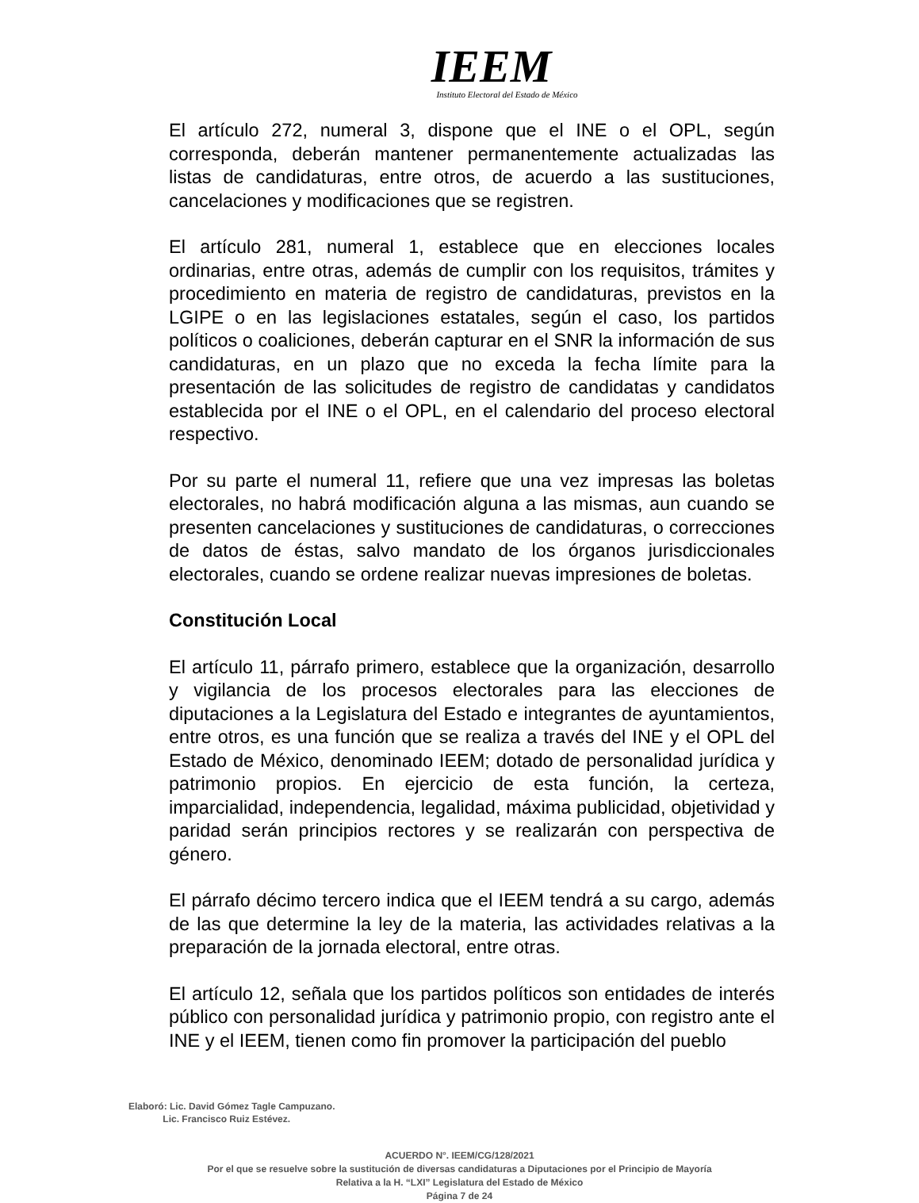IEEM
Instituto Electoral del Estado de México
El artículo 272, numeral 3, dispone que el INE o el OPL, según corresponda, deberán mantener permanentemente actualizadas las listas de candidaturas, entre otros, de acuerdo a las sustituciones, cancelaciones y modificaciones que se registren.
El artículo 281, numeral 1, establece que en elecciones locales ordinarias, entre otras, además de cumplir con los requisitos, trámites y procedimiento en materia de registro de candidaturas, previstos en la LGIPE o en las legislaciones estatales, según el caso, los partidos políticos o coaliciones, deberán capturar en el SNR la información de sus candidaturas, en un plazo que no exceda la fecha límite para la presentación de las solicitudes de registro de candidatas y candidatos establecida por el INE o el OPL, en el calendario del proceso electoral respectivo.
Por su parte el numeral 11, refiere que una vez impresas las boletas electorales, no habrá modificación alguna a las mismas, aun cuando se presenten cancelaciones y sustituciones de candidaturas, o correcciones de datos de éstas, salvo mandato de los órganos jurisdiccionales electorales, cuando se ordene realizar nuevas impresiones de boletas.
Constitución Local
El artículo 11, párrafo primero, establece que la organización, desarrollo y vigilancia de los procesos electorales para las elecciones de diputaciones a la Legislatura del Estado e integrantes de ayuntamientos, entre otros, es una función que se realiza a través del INE y el OPL del Estado de México, denominado IEEM; dotado de personalidad jurídica y patrimonio propios. En ejercicio de esta función, la certeza, imparcialidad, independencia, legalidad, máxima publicidad, objetividad y paridad serán principios rectores y se realizarán con perspectiva de género.
El párrafo décimo tercero indica que el IEEM tendrá a su cargo, además de las que determine la ley de la materia, las actividades relativas a la preparación de la jornada electoral, entre otras.
El artículo 12, señala que los partidos políticos son entidades de interés público con personalidad jurídica y patrimonio propio, con registro ante el INE y el IEEM, tienen como fin promover la participación del pueblo
Elaboró: Lic. David Gómez Tagle Campuzano.
Lic. Francisco Ruiz Estévez.
ACUERDO N°. IEEM/CG/128/2021
Por el que se resuelve sobre la sustitución de diversas candidaturas a Diputaciones por el Principio de Mayoría
Relativa a la H. “LXI” Legislatura del Estado de México
Página 7 de 24